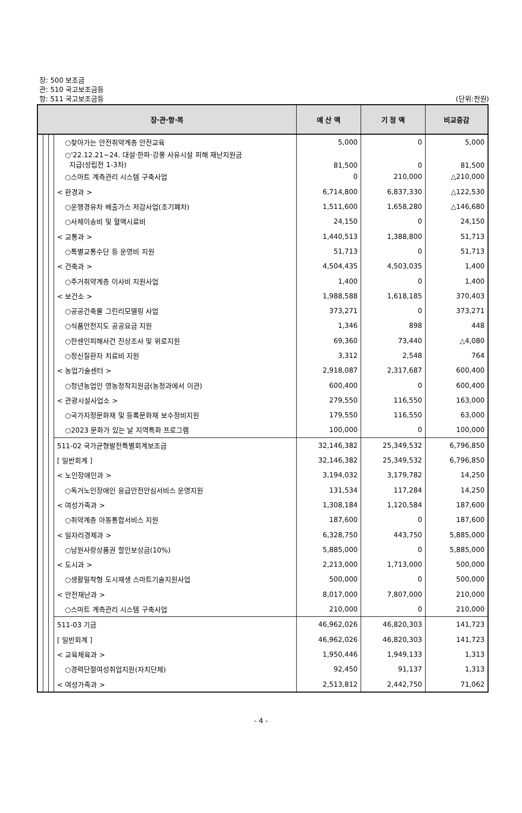장: 500 보조금
관: 510 국고보조금등
항: 511 국고보조금등 (단위:천원)
| 장·관·항·목 | | | | 예 산 액 | 기 정 액 | 비교증감 |
| --- | --- | --- | --- | --- | --- | --- |
| | | | ○찾아가는 안전취약계층 안전교육 | 5,000 | 0 | 5,000 |
| | | | ○'22.12.21~24. 대설·한파·강풍 사유시설 피해 재난지원금 지급(성립전 1-3차) | 81,500 | 0 | 81,500 |
| | | | ○스마트 계측관리 시스템 구축사업 | 0 | 210,000 | △210,000 |
| | | | < 환경과 > | 6,714,800 | 6,837,330 | △122,530 |
| | | | ○운행경유차 배출가스 저감사업(조기폐차) | 1,511,600 | 1,658,280 | △146,680 |
| | | | ○사체이송비 및 혈액시료비 | 24,150 | 0 | 24,150 |
| | | | < 교통과 > | 1,440,513 | 1,388,800 | 51,713 |
| | | | ○특별교통수단 등 운영비 지원 | 51,713 | 0 | 51,713 |
| | | | < 건축과 > | 4,504,435 | 4,503,035 | 1,400 |
| | | | ○주거취약계층 이사비 지원사업 | 1,400 | 0 | 1,400 |
| | | | < 보건소 > | 1,988,588 | 1,618,185 | 370,403 |
| | | | ○공공건축물 그린리모델링 사업 | 373,271 | 0 | 373,271 |
| | | | ○식품안전지도 공공요금 지원 | 1,346 | 898 | 448 |
| | | | ○한센인피해사건 진상조사 및 위로지원 | 69,360 | 73,440 | △4,080 |
| | | | ○정신질환자 치료비 지원 | 3,312 | 2,548 | 764 |
| | | | < 농업기술센터 > | 2,918,087 | 2,317,687 | 600,400 |
| | | | ○청년농업인 영농정착지원금(농정과에서 이관) | 600,400 | 0 | 600,400 |
| | | | < 관광시설사업소 > | 279,550 | 116,550 | 163,000 |
| | | | ○국가지정문화재 및 등록문화재 보수정비지원 | 179,550 | 116,550 | 63,000 |
| | | | ○2023 문화가 있는 날 지역특화 프로그램 | 100,000 | 0 | 100,000 |
| | | | 511-02 국가균형발전특별회계보조금 | 32,146,382 | 25,349,532 | 6,796,850 |
| | | | [ 일반회계 ] | 32,146,382 | 25,349,532 | 6,796,850 |
| | | | < 노인장애인과 > | 3,194,032 | 3,179,782 | 14,250 |
| | | | ○독거노인장애인 응급안전안심서비스 운영지원 | 131,534 | 117,284 | 14,250 |
| | | | < 여성가족과 > | 1,308,184 | 1,120,584 | 187,600 |
| | | | ○취약계층 아동통합서비스 지원 | 187,600 | 0 | 187,600 |
| | | | < 일자리경제과 > | 6,328,750 | 443,750 | 5,885,000 |
| | | | ○남원사랑상품권 할인보상금(10%) | 5,885,000 | 0 | 5,885,000 |
| | | | < 도시과 > | 2,213,000 | 1,713,000 | 500,000 |
| | | | ○생활밀착형 도시재생 스마트기술지원사업 | 500,000 | 0 | 500,000 |
| | | | < 안전재난과 > | 8,017,000 | 7,807,000 | 210,000 |
| | | | ○스마트 계측관리 시스템 구축사업 | 210,000 | 0 | 210,000 |
| | | | 511-03 기금 | 46,962,026 | 46,820,303 | 141,723 |
| | | | [ 일반회계 ] | 46,962,026 | 46,820,303 | 141,723 |
| | | | < 교육체육과 > | 1,950,446 | 1,949,133 | 1,313 |
| | | | ○경력단절여성취업지원(자치단체) | 92,450 | 91,137 | 1,313 |
| | | | < 여성가족과 > | 2,513,812 | 2,442,750 | 71,062 |
- 4 -